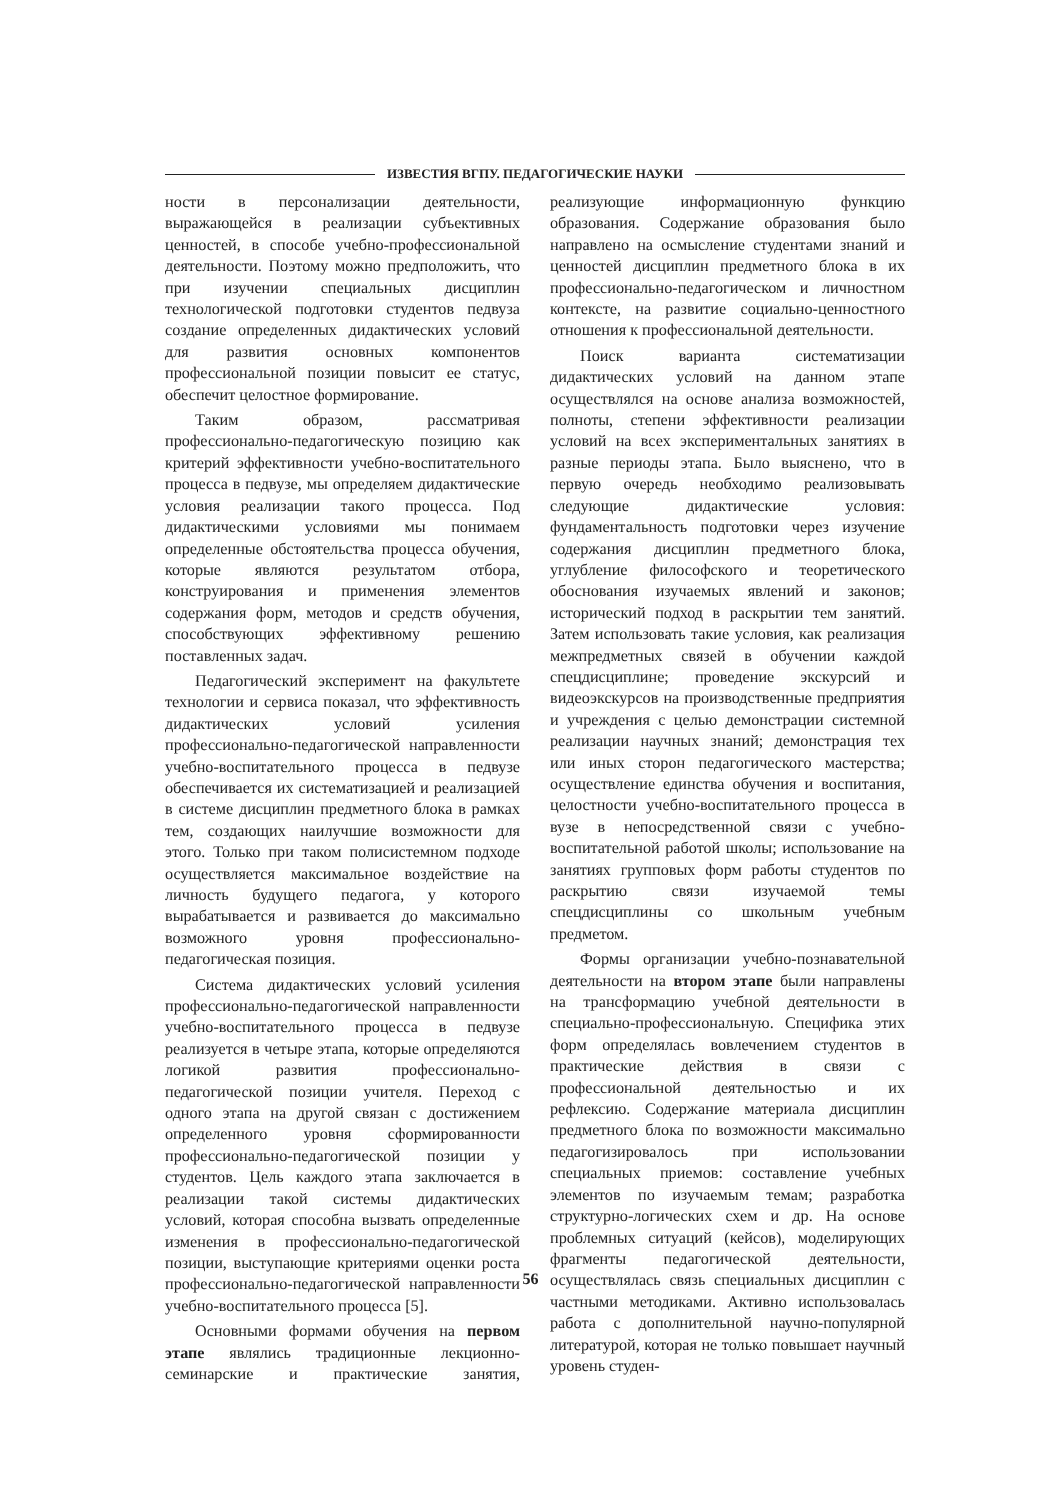ИЗВЕСТИЯ ВГПУ. ПЕДАГОГИЧЕСКИЕ НАУКИ
ности в персонализации деятельности, выражающейся в реализации субъективных ценностей, в способе учебно-профессиональной деятельности. Поэтому можно предположить, что при изучении специальных дисциплин технологической подготовки студентов педвуза создание определенных дидактических условий для развития основных компонентов профессиональной позиции повысит ее статус, обеспечит целостное формирование.
Таким образом, рассматривая профессионально-педагогическую позицию как критерий эффективности учебно-воспитательного процесса в педвузе, мы определяем дидактические условия реализации такого процесса. Под дидактическими условиями мы понимаем определенные обстоятельства процесса обучения, которые являются результатом отбора, конструирования и применения элементов содержания форм, методов и средств обучения, способствующих эффективному решению поставленных задач.
Педагогический эксперимент на факультете технологии и сервиса показал, что эффективность дидактических условий усиления профессионально-педагогической направленности учебно-воспитательного процесса в педвузе обеспечивается их систематизацией и реализацией в системе дисциплин предметного блока в рамках тем, создающих наилучшие возможности для этого. Только при таком полисистемном подходе осуществляется максимальное воздействие на личность будущего педагога, у которого вырабатывается и развивается до максимально возможного уровня профессионально-педагогическая позиция.
Система дидактических условий усиления профессионально-педагогической направленности учебно-воспитательного процесса в педвузе реализуется в четыре этапа, которые определяются логикой развития профессионально-педагогической позиции учителя. Переход с одного этапа на другой связан с достижением определенного уровня сформированности профессионально-педагогической позиции у студентов. Цель каждого этапа заключается в реализации такой системы дидактических условий, которая способна вызвать определенные изменения в профессионально-педагогической позиции, выступающие критериями оценки роста профессионально-педагогической направленности учебно-воспитательного процесса [5].
Основными формами обучения на первом этапе являлись традиционные лекционно-семинарские и практические занятия, реализующие информационную функцию образования. Содержание образования было направлено на осмысление студентами знаний и ценностей дисциплин предметного блока в их профессионально-педагогическом и личностном контексте, на развитие социально-ценностного отношения к профессиональной деятельности.
Поиск варианта систематизации дидактических условий на данном этапе осуществлялся на основе анализа возможностей, полноты, степени эффективности реализации условий на всех экспериментальных занятиях в разные периоды этапа. Было выяснено, что в первую очередь необходимо реализовывать следующие дидактические условия: фундаментальность подготовки через изучение содержания дисциплин предметного блока, углубление философского и теоретического обоснования изучаемых явлений и законов; исторический подход в раскрытии тем занятий. Затем использовать такие условия, как реализация межпредметных связей в обучении каждой спецдисциплине; проведение экскурсий и видеоэкскурсов на производственные предприятия и учреждения с целью демонстрации системной реализации научных знаний; демонстрация тех или иных сторон педагогического мастерства; осуществление единства обучения и воспитания, целостности учебно-воспитательного процесса в вузе в непосредственной связи с учебно-воспитательной работой школы; использование на занятиях групповых форм работы студентов по раскрытию связи изучаемой темы спецдисциплины со школьным учебным предметом.
Формы организации учебно-познавательной деятельности на втором этапе были направлены на трансформацию учебной деятельности в специально-профессиональную. Специфика этих форм определялась вовлечением студентов в практические действия в связи с профессиональной деятельностью и их рефлексию. Содержание материала дисциплин предметного блока по возможности максимально педагогизировалось при использовании специальных приемов: составление учебных элементов по изучаемым темам; разработка структурно-логических схем и др. На основе проблемных ситуаций (кейсов), моделирующих фрагменты педагогической деятельности, осуществлялась связь специальных дисциплин с частными методиками. Активно использовалась работа с дополнительной научно-популярной литературой, которая не только повышает научный уровень студен-
56